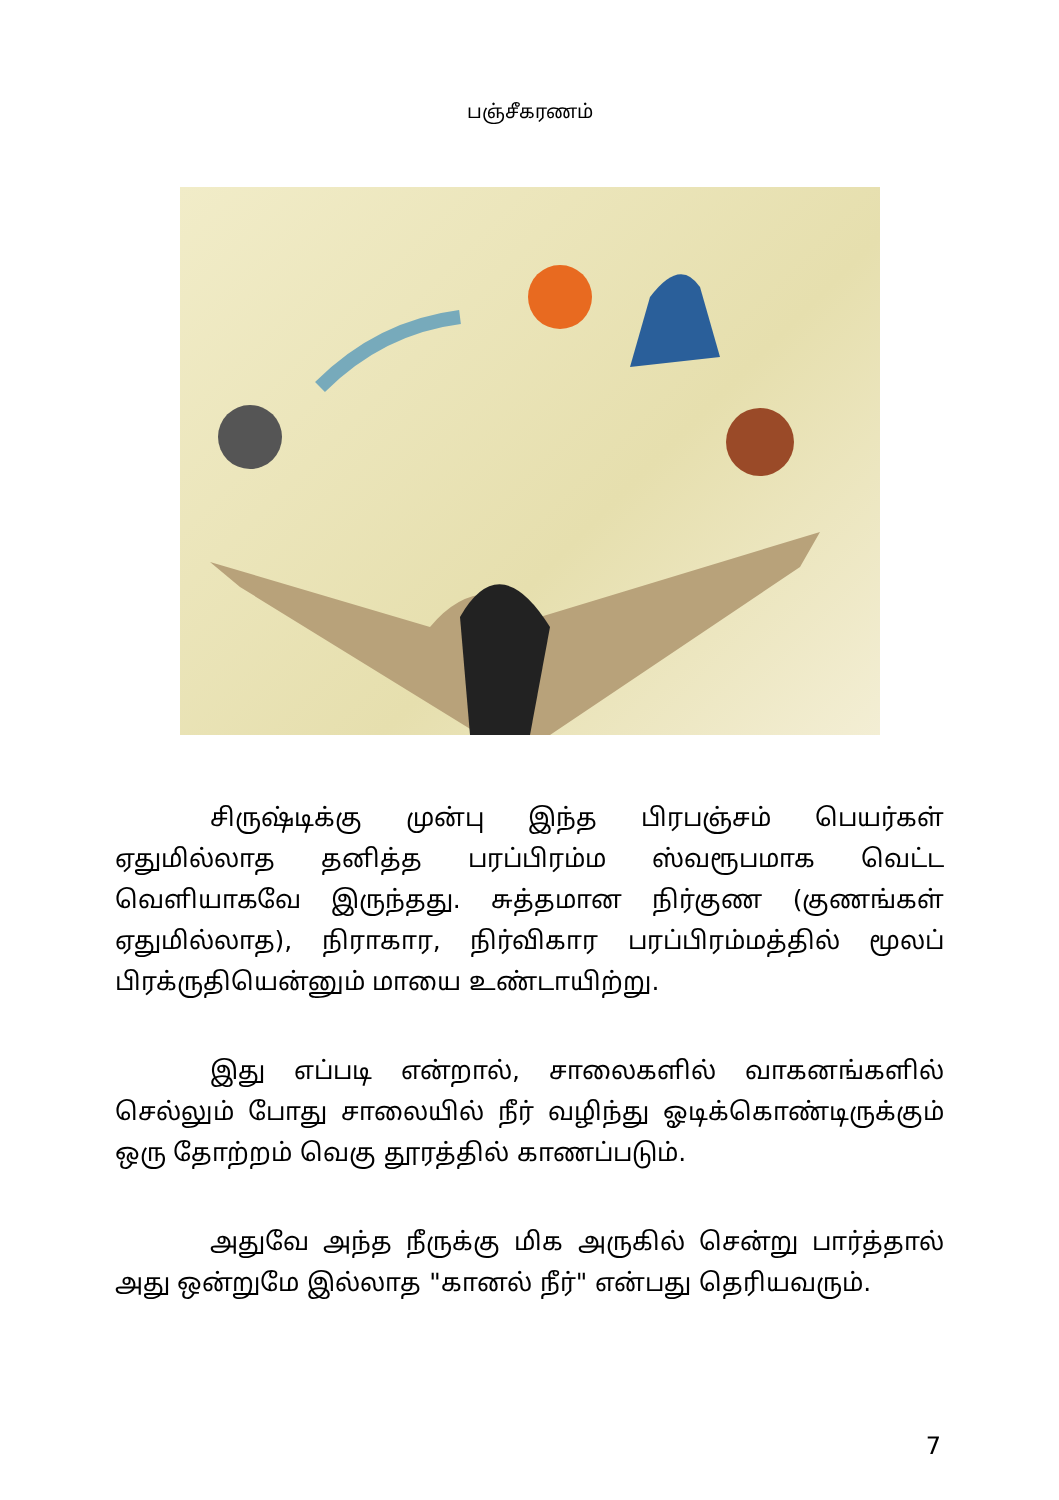பஞ்சீகரணம்
சிருஷ்டிக்கு முன்பு இந்த பிரபஞ்சம் பெயர்கள் ஏதுமில்லாத தனித்த பரப்பிரம்ம ஸ்வரூபமாக வெட்ட வெளியாகவே இருந்தது. சுத்தமான நிர்குண (குணங்கள் ஏதுமில்லாத), நிராகார, நிர்விகார பரப்பிரம்மத்தில் மூலப் பிரக்ருதியென்னும் மாயை உண்டாயிற்று.
இது எப்படி என்றால், சாலைகளில் வாகனங்களில் செல்லும் போது சாலையில் நீர் வழிந்து ஓடிக்கொண்டிருக்கும் ஒரு தோற்றம் வெகு தூரத்தில் காணப்படும்.
அதுவே அந்த நீருக்கு மிக அருகில் சென்று பார்த்தால் அது ஒன்றுமே இல்லாத "கானல் நீர்" என்பது தெரியவரும்.
7